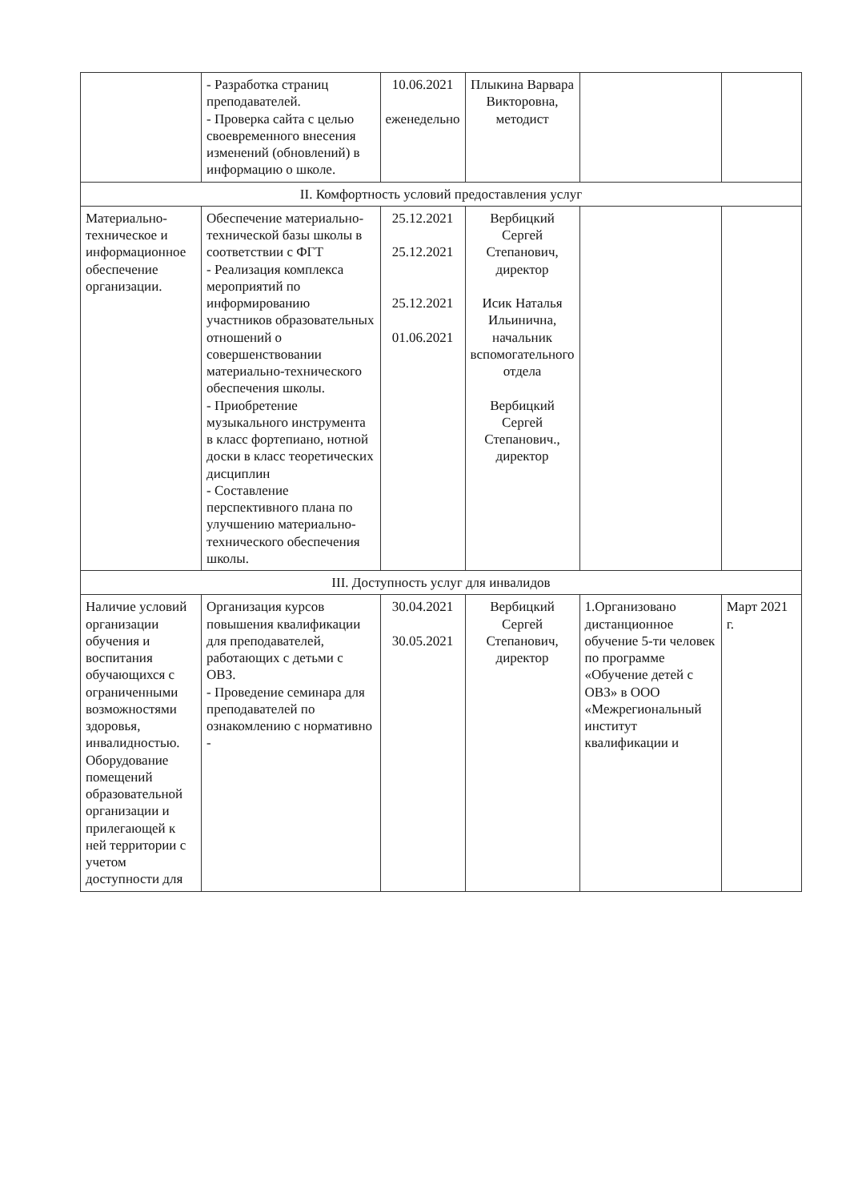| | - Разработка страниц преподавателей. - Проверка сайта с целью своевременного внесения изменений (обновлений) в информацию о школе. | 10.06.2021 еженедельно | Плыкина Варвара Викторовна, методист | | |
| II. Комфортность условий предоставления услуг | | | | | |
| Материально-техническое и информационное обеспечение организации. | Обеспечение материально-технической базы школы в соответствии с ФГТ - Реализация комплекса мероприятий по информированию участников образовательных отношений о совершенствовании материально-технического обеспечения школы. - Приобретение музыкального инструмента в класс фортепиано, нотной доски в класс теоретических дисциплин - Составление перспективного плана по улучшению материально-технического обеспечения школы. | 25.12.2021 25.12.2021 25.12.2021 01.06.2021 | Вербицкий Сергей Степанович, директор Исик Наталья Ильинична, начальник вспомогательного отдела Вербицкий Сергей Степанович., директор | | |
| III. Доступность услуг для инвалидов | | | | | |
| Наличие условий организации обучения и воспитания обучающихся с ограниченными возможностями здоровья, инвалидностью. Оборудование помещений образовательной организации и прилегающей к ней территории с учетом доступности для | Организация курсов повышения квалификации для преподавателей, работающих с детьми с ОВЗ. - Проведение семинара для преподавателей по ознакомлению с нормативно - | 30.04.2021 30.05.2021 | Вербицкий Сергей Степанович, директор | 1.Организовано дистанционное обучение 5-ти человек по программе «Обучение детей с ОВЗ» в ООО «Межрегиональный институт квалификации и | Март 2021 г. |